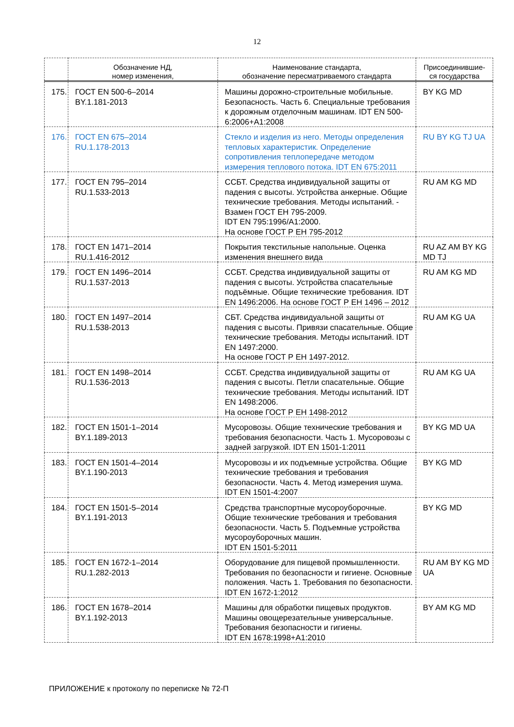12
| | Обозначение НД, номер изменения, | Наименование стандарта, обозначение пересматриваемого стандарта | Присоединившие- ся государства |
| --- | --- | --- | --- |
| 175. | ГОСТ EN 500-6–2014 BY.1.181-2013 | Машины дорожно-строительные мобильные. Безопасность. Часть 6. Специальные требования к дорожным отделочным машинам. IDT EN 500-6:2006+A1:2008 | BY KG MD |
| 176. | ГОСТ EN 675–2014 RU.1.178-2013 | Стекло и изделия из него. Методы определения тепловых характеристик. Определение сопротивления теплопередаче методом измерения теплового потока. IDT EN 675:2011 | RU BY KG TJ UA |
| 177. | ГОСТ EN 795–2014 RU.1.533-2013 | ССБТ. Средства индивидуальной защиты от падения с высоты. Устройства анкерные. Общие технические требования. Методы испытаний. - Взамен ГОСТ ЕН 795-2009. IDT EN 795:1996/A1:2000. На основе ГОСТ Р ЕН 795-2012 | RU AM KG MD |
| 178. | ГОСТ EN 1471–2014 RU.1.416-2012 | Покрытия текстильные напольные. Оценка изменения внешнего вида | RU AZ AM BY KG MD TJ |
| 179. | ГОСТ EN 1496–2014 RU.1.537-2013 | ССБТ. Средства индивидуальной защиты от падения с высоты. Устройства спасательные подъёмные. Общие технические требования. IDT EN 1496:2006. На основе ГОСТ Р ЕН 1496 – 2012 | RU AM KG MD |
| 180. | ГОСТ EN 1497–2014 RU.1.538-2013 | СБТ. Средства индивидуальной защиты от падения с высоты. Привязи спасательные. Общие технические требования. Методы испытаний. IDT EN 1497:2000. На основе ГОСТ Р ЕН 1497-2012. | RU AM KG UA |
| 181. | ГОСТ EN 1498–2014 RU.1.536-2013 | ССБТ. Средства индивидуальной защиты от падения с высоты. Петли спасательные. Общие технические требования. Методы испытаний. IDT EN 1498:2006. На основе ГОСТ Р ЕН 1498-2012 | RU AM KG UA |
| 182. | ГОСТ EN 1501-1–2014 BY.1.189-2013 | Мусоровозы. Общие технические требования и требования безопасности. Часть 1. Мусоровозы с задней загрузкой. IDT EN 1501-1:2011 | BY KG MD UA |
| 183. | ГОСТ EN 1501-4–2014 BY.1.190-2013 | Мусоровозы и их подъемные устройства. Общие технические требования и требования безопасности. Часть 4. Метод измерения шума. IDT EN 1501-4:2007 | BY KG MD |
| 184. | ГОСТ EN 1501-5–2014 BY.1.191-2013 | Средства транспортные мусороуборочные. Общие технические требования и требования безопасности. Часть 5. Подъемные устройства мусороуборочных машин. IDT EN 1501-5:2011 | BY KG MD |
| 185. | ГОСТ EN 1672-1–2014 RU.1.282-2013 | Оборудование для пищевой промышленности. Требования по безопасности и гигиене. Основные положения. Часть 1. Требования по безопасности. IDT EN 1672-1:2012 | RU AM BY KG MD UA |
| 186. | ГОСТ EN 1678–2014 BY.1.192-2013 | Машины для обработки пищевых продуктов. Машины овощерезательные универсальные. Требования безопасности и гигиены. IDT EN 1678:1998+A1:2010 | BY AM KG MD |
ПРИЛОЖЕНИЕ к протоколу по переписке № 72-П